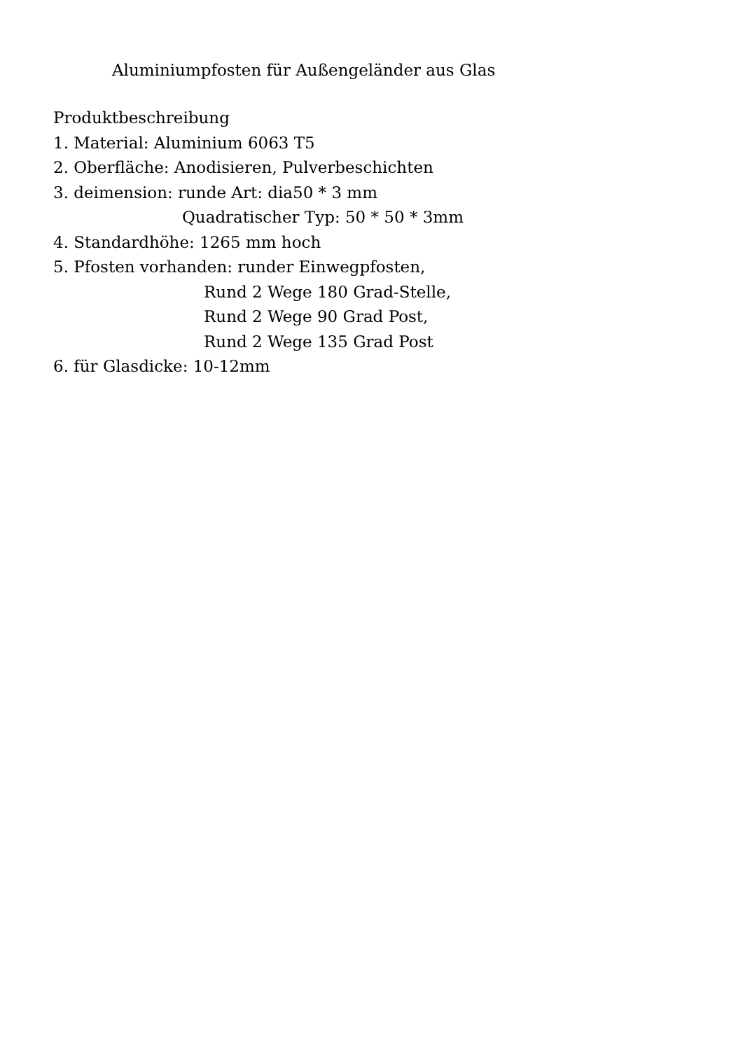Aluminiumpfosten für Außengeländer aus Glas
Produktbeschreibung
1. Material: Aluminium 6063 T5
2. Oberfläche: Anodisieren, Pulverbeschichten
3. deimension: runde Art: dia50 * 3 mm
Quadratischer Typ: 50 * 50 * 3mm
4. Standardhöhe: 1265 mm hoch
5. Pfosten vorhanden: runder Einwegpfosten,
Rund 2 Wege 180 Grad-Stelle,
Rund 2 Wege 90 Grad Post,
Rund 2 Wege 135 Grad Post
6. für Glasdicke: 10-12mm